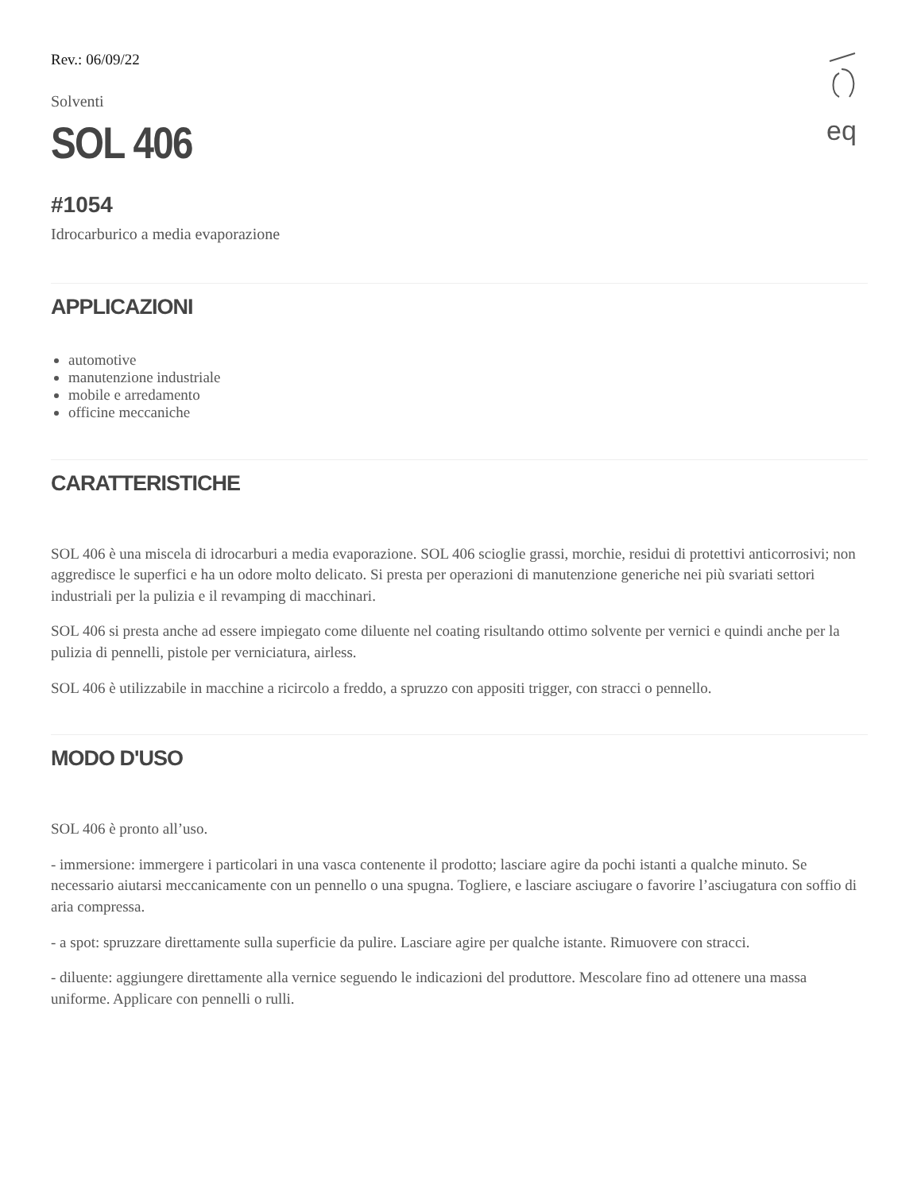eq
Rev.: 06/09/22
Solventi
SOL 406
#1054
Idrocarburico a media evaporazione
APPLICAZIONI
automotive
manutenzione industriale
mobile e arredamento
officine meccaniche
CARATTERISTICHE
SOL 406 è una miscela di idrocarburi a media evaporazione. SOL 406 scioglie grassi, morchie, residui di protettivi anticorrosivi; non aggredisce le superfici e ha un odore molto delicato. Si presta per operazioni di manutenzione generiche nei più svariati settori industriali per la pulizia e il revamping di macchinari.
SOL 406 si presta anche ad essere impiegato come diluente nel coating risultando ottimo solvente per vernici e quindi anche per la pulizia di pennelli, pistole per verniciatura, airless.
SOL 406 è utilizzabile in macchine a ricircolo a freddo, a spruzzo con appositi trigger, con stracci o pennello.
MODO D'USO
SOL 406 è pronto all’uso.
- immersione: immergere i particolari in una vasca contenente il prodotto; lasciare agire da pochi istanti a qualche minuto. Se necessario aiutarsi meccanicamente con un pennello o una spugna. Togliere, e lasciare asciugare o favorire l’asciugatura con soffio di aria compressa.
- a spot: spruzzare direttamente sulla superficie da pulire. Lasciare agire per qualche istante. Rimuovere con stracci.
- diluente: aggiungere direttamente alla vernice seguendo le indicazioni del produttore. Mescolare fino ad ottenere una massa uniforme. Applicare con pennelli o rulli.